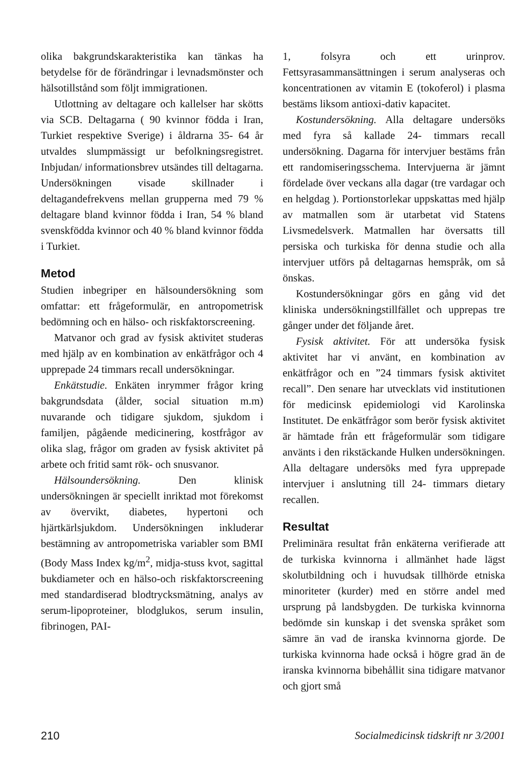olika bakgrundskarakteristika kan tänkas ha betydelse för de förändringar i levnadsmönster och hälsotillstånd som följt immigrationen.
Utlottning av deltagare och kallelser har skötts via SCB. Deltagarna ( 90 kvinnor födda i Iran, Turkiet respektive Sverige) i åldrarna 35- 64 år utvaldes slumpmässigt ur befolkningsregistret. Inbjudan/ informationsbrev utsändes till deltagarna. Undersökningen visade skillnader i deltagandefrekvens mellan grupperna med 79 % deltagare bland kvinnor födda i Iran, 54 % bland svenskfödda kvinnor och 40 % bland kvinnor födda i Turkiet.
Metod
Studien inbegriper en hälsoundersökning som omfattar: ett frågeformulär, en antropometrisk bedömning och en hälso- och riskfaktorscreening.
Matvanor och grad av fysisk aktivitet studeras med hjälp av en kombination av enkätfrågor och 4 upprepade 24 timmars recall undersökningar.
Enkätstudie. Enkäten inrymmer frågor kring bakgrundsdata (ålder, social situation m.m) nuvarande och tidigare sjukdom, sjukdom i familjen, pågående medicinering, kostfrågor av olika slag, frågor om graden av fysisk aktivitet på arbete och fritid samt rök- och snusvanor.
Hälsoundersökning. Den klinisk undersökningen är speciellt inriktad mot förekomst av övervikt, diabetes, hypertoni och hjärtkärlsjukdom. Undersökningen inkluderar bestämning av antropometriska variabler som BMI (Body Mass Index kg/m<sup>2</sup>, midja-stuss kvot, sagittal bukdiameter och en hälso-och riskfaktorscreening med standardiserad blodtrycksmätning, analys av serum-lipoproteiner, blodglukos, serum insulin, fibrinogen, PAI-
1, folsyra och ett urinprov. Fettsyrasammansättningen i serum analyseras och koncentrationen av vitamin E (tokoferol) i plasma bestäms liksom antioxi-dativ kapacitet.
Kostundersökning. Alla deltagare undersöks med fyra så kallade 24- timmars recall undersökning. Dagarna för intervjuer bestäms från ett randomiseringsschema. Intervjuerna är jämnt fördelade över veckans alla dagar (tre vardagar och en helgdag ). Portionstorlekar uppskattas med hjälp av matmallen som är utarbetat vid Statens Livsmedelsverk. Matmallen har översatts till persiska och turkiska för denna studie och alla intervjuer utförs på deltagarnas hemspråk, om så önskas.
Kostundersökningar görs en gång vid det kliniska undersökningstillfället och upprepas tre gånger under det följande året.
Fysisk aktivitet. För att undersöka fysisk aktivitet har vi använt, en kombination av enkätfrågor och en ”24 timmars fysisk aktivitet recall”. Den senare har utvecklats vid institutionen för medicinsk epidemiologi vid Karolinska Institutet. De enkätfrågor som berör fysisk aktivitet är hämtade från ett frågeformulär som tidigare använts i den rikstäckande Hulken undersökningen. Alla deltagare undersöks med fyra upprepade intervjuer i anslutning till 24- timmars dietary recallen.
Resultat
Preliminära resultat från enkäterna verifierade att de turkiska kvinnorna i allmänhet hade lägst skolutbildning och i huvudsak tillhörde etniska minoriteter (kurder) med en större andel med ursprung på landsbygden. De turkiska kvinnorna bedömde sin kunskap i det svenska språket som sämre än vad de iranska kvinnorna gjorde. De turkiska kvinnorna hade också i högre grad än de iranska kvinnorna bibehållit sina tidigare matvanor och gjort små
210 Socialmedicinsk tidskrift nr 3/2001